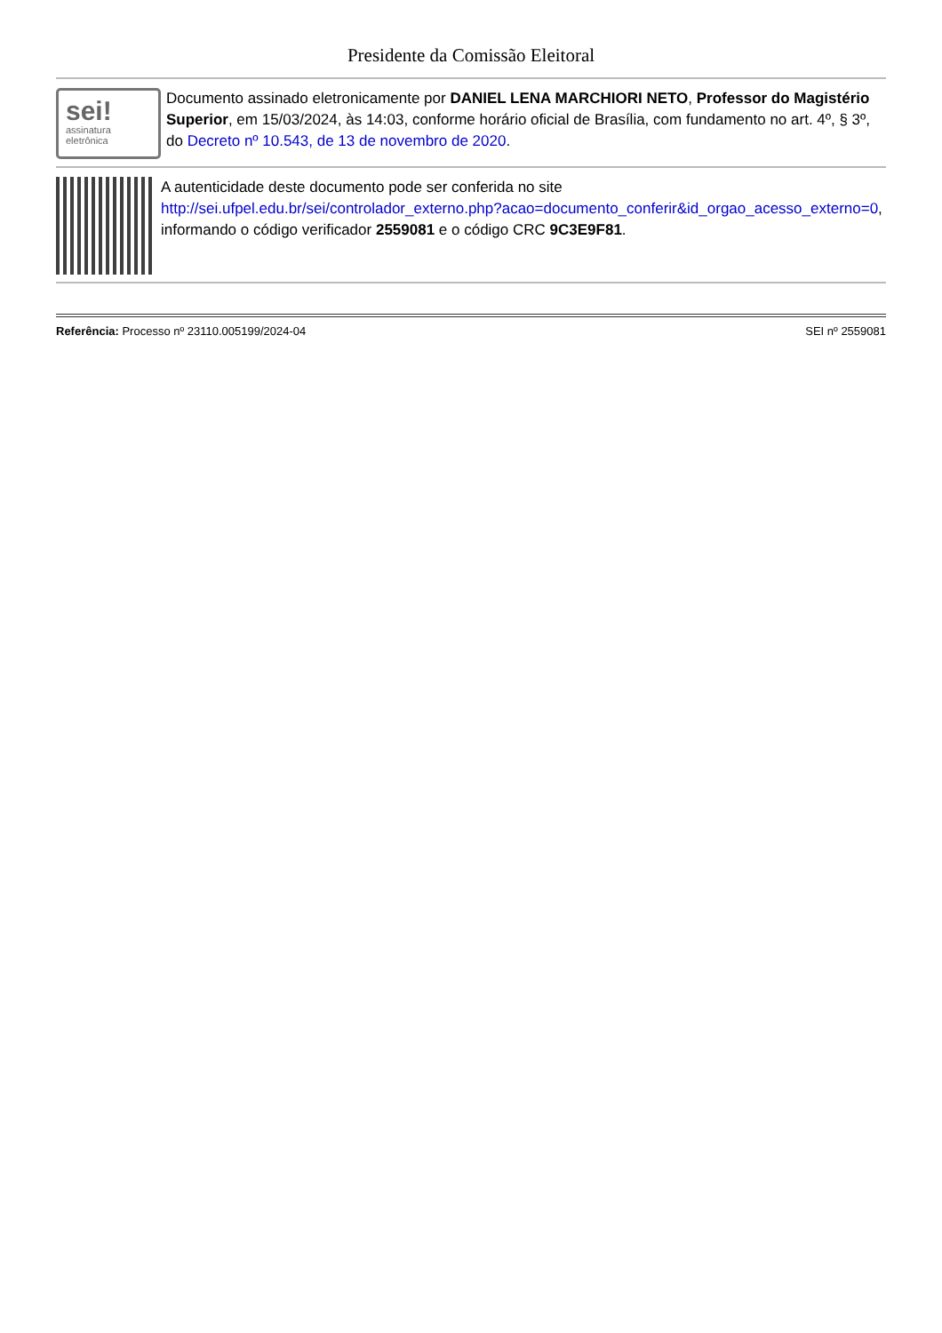Presidente da Comissão Eleitoral
sei!
assinatura eletrônica
Documento assinado eletronicamente por DANIEL LENA MARCHIORI NETO, Professor do Magistério Superior, em 15/03/2024, às 14:03, conforme horário oficial de Brasília, com fundamento no art. 4º, § 3º, do Decreto nº 10.543, de 13 de novembro de 2020.
A autenticidade deste documento pode ser conferida no site http://sei.ufpel.edu.br/sei/controlador_externo.php?acao=documento_conferir&id_orgao_acesso_externo=0, informando o código verificador 2559081 e o código CRC 9C3E9F81.
Referência: Processo nº 23110.005199/2024-04 SEI nº 2559081